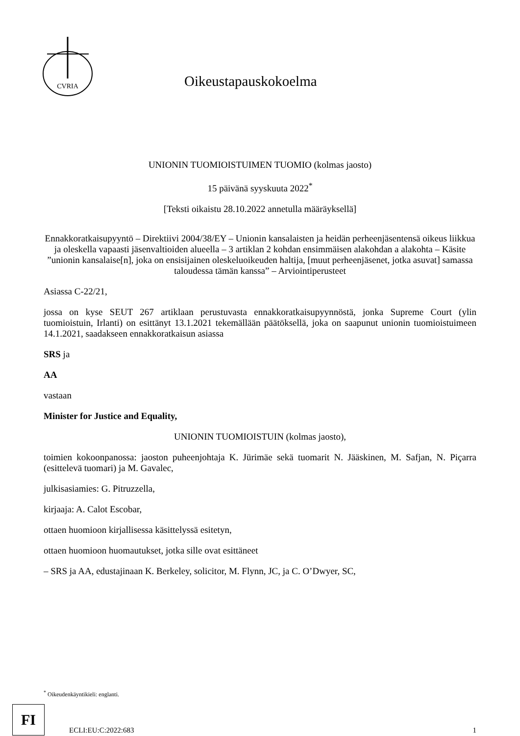CVRIA
Oikeustapauskokoelma
UNIONIN TUOMIOISTUIMEN TUOMIO (kolmas jaosto)
15 päivänä syyskuuta 2022<sup>*</sup>
[Teksti oikaistu 28.10.2022 annetulla määräyksellä]
Ennakkoratkaisupyyntö – Direktiivi 2004/38/EY – Unionin kansalaisten ja heidän perheenjäsentensä oikeus liikkua ja oleskella vapaasti jäsenvaltioiden alueella – 3 artiklan 2 kohdan ensimmäisen alakohdan a alakohta – Käsite ”unionin kansalaise[n], joka on ensisijainen oleskeluoikeuden haltija, [muut perheenjäsenet, jotka asuvat] samassa taloudessa tämän kanssa” – Arviointiperusteet
Asiassa C-22/21,
jossa on kyse SEUT 267 artiklaan perustuvasta ennakkoratkaisupyynnöstä, jonka Supreme Court (ylin tuomioistuin, Irlanti) on esittänyt 13.1.2021 tekemällään päätöksellä, joka on saapunut unionin tuomioistuimeen 14.1.2021, saadakseen ennakkoratkaisun asiassa
SRS ja
AA
vastaan
Minister for Justice and Equality,
UNIONIN TUOMIOISTUIN (kolmas jaosto),
toimien kokoonpanossa: jaoston puheenjohtaja K. Jürimäe sekä tuomarit N. Jääskinen, M. Safjan, N. Piçarra (esittelevä tuomari) ja M. Gavalec,
julkisasiamies: G. Pitruzzella,
kirjaaja: A. Calot Escobar,
ottaen huomioon kirjallisessa käsittelyssä esitetyn,
ottaen huomioon huomautukset, jotka sille ovat esittäneet
– SRS ja AA, edustajinaan K. Berkeley, solicitor, M. Flynn, JC, ja C. O’Dwyer, SC,
<sup>*</sup> Oikeudenkäyntikieli: englanti.
FI
ECLI:EU:C:2022:683
1